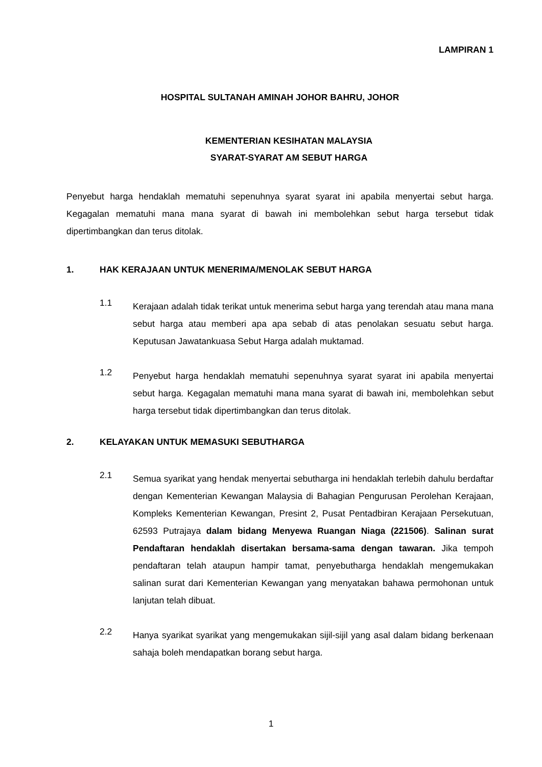LAMPIRAN 1
HOSPITAL SULTANAH AMINAH JOHOR BAHRU, JOHOR
KEMENTERIAN KESIHATAN MALAYSIA
SYARAT-SYARAT AM SEBUT HARGA
Penyebut harga hendaklah mematuhi sepenuhnya syarat syarat ini apabila menyertai sebut harga. Kegagalan mematuhi mana mana syarat di bawah ini membolehkan sebut harga tersebut tidak dipertimbangkan dan terus ditolak.
1. HAK KERAJAAN UNTUK MENERIMA/MENOLAK SEBUT HARGA
1.1
Kerajaan adalah tidak terikat untuk menerima sebut harga yang terendah atau mana mana sebut harga atau memberi apa apa sebab di atas penolakan sesuatu sebut harga. Keputusan Jawatankuasa Sebut Harga adalah muktamad.
1.2
Penyebut harga hendaklah mematuhi sepenuhnya syarat syarat ini apabila menyertai sebut harga. Kegagalan mematuhi mana mana syarat di bawah ini, membolehkan sebut harga tersebut tidak dipertimbangkan dan terus ditolak.
2. KELAYAKAN UNTUK MEMASUKI SEBUTHARGA
2.1
Semua syarikat yang hendak menyertai sebutharga ini hendaklah terlebih dahulu berdaftar dengan Kementerian Kewangan Malaysia di Bahagian Pengurusan Perolehan Kerajaan, Kompleks Kementerian Kewangan, Presint 2, Pusat Pentadbiran Kerajaan Persekutuan, 62593 Putrajaya dalam bidang Menyewa Ruangan Niaga (221506). Salinan surat Pendaftaran hendaklah disertakan bersama-sama dengan tawaran. Jika tempoh pendaftaran telah ataupun hampir tamat, penyebutharga hendaklah mengemukakan salinan surat dari Kementerian Kewangan yang menyatakan bahawa permohonan untuk lanjutan telah dibuat.
2.2
Hanya syarikat syarikat yang mengemukakan sijil-sijil yang asal dalam bidang berkenaan sahaja boleh mendapatkan borang sebut harga.
1